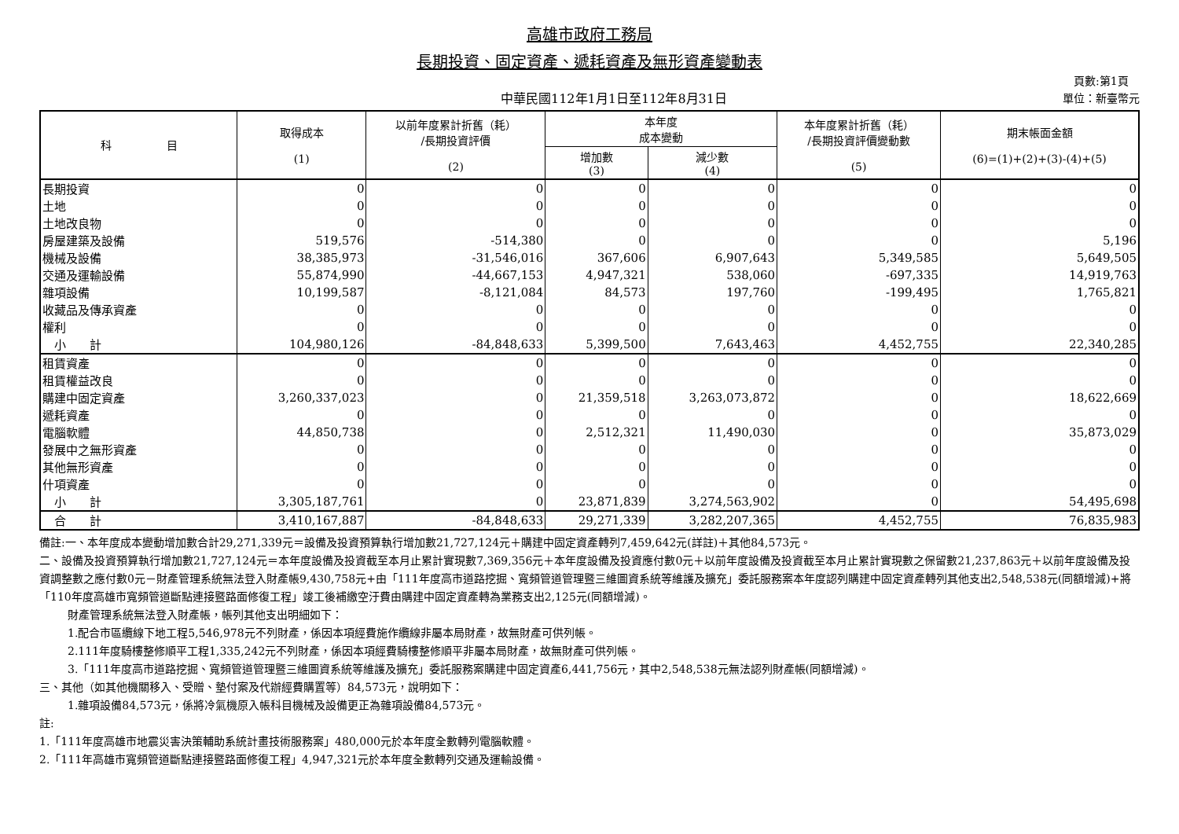高雄市政府工務局
長期投資、固定資產、遞耗資產及無形資產變動表
中華民國112年1月1日至112年8月31日
　頁數:第1頁
單位：新臺幣元
| 科 目 | 取得成本 (1) | 以前年度累計折舊（耗） /長期投資評價 (2) | 本年度 成本變動 | | 本年度累計折舊（耗） /長期投資評價變動數 (5) | 期末帳面金額 (6)=(1)+(2)+(3)-(4)+(5) |
| --- | --- | --- | --- | --- | --- | --- |
| | | | 增加數 (3) | 減少數 (4) | | |
| 長期投資 | 0 | 0 | 0 | 0 | 0 | 0 |
| 土地 | 0 | 0 | 0 | 0 | 0 | 0 |
| 土地改良物 | 0 | 0 | 0 | 0 | 0 | 0 |
| 房屋建築及設備 | 519,576 | -514,380 | 0 | 0 | 0 | 5,196 |
| 機械及設備 | 38,385,973 | -31,546,016 | 367,606 | 6,907,643 | 5,349,585 | 5,649,505 |
| 交通及運輸設備 | 55,874,990 | -44,667,153 | 4,947,321 | 538,060 | -697,335 | 14,919,763 |
| 雜項設備 | 10,199,587 | -8,121,084 | 84,573 | 197,760 | -199,495 | 1,765,821 |
| 收藏品及傳承資產 | 0 | 0 | 0 | 0 | 0 | 0 |
| 權利 | 0 | 0 | 0 | 0 | 0 | 0 |
| 小 計 | 104,980,126 | -84,848,633 | 5,399,500 | 7,643,463 | 4,452,755 | 22,340,285 |
| 租賃資產 | 0 | 0 | 0 | 0 | 0 | 0 |
| 租賃權益改良 | 0 | 0 | 0 | 0 | 0 | 0 |
| 購建中固定資產 | 3,260,337,023 | 0 | 21,359,518 | 3,263,073,872 | 0 | 18,622,669 |
| 遞耗資產 | 0 | 0 | 0 | 0 | 0 | 0 |
| 電腦軟體 | 44,850,738 | 0 | 2,512,321 | 11,490,030 | 0 | 35,873,029 |
| 發展中之無形資產 | 0 | 0 | 0 | 0 | 0 | 0 |
| 其他無形資產 | 0 | 0 | 0 | 0 | 0 | 0 |
| 什項資產 | 0 | 0 | 0 | 0 | 0 | 0 |
| 小 計 | 3,305,187,761 | 0 | 23,871,839 | 3,274,563,902 | 0 | 54,495,698 |
| 合 計 | 3,410,167,887 | -84,848,633 | 29,271,339 | 3,282,207,365 | 4,452,755 | 76,835,983 |
備註:一、本年度成本變動增加數合計29,271,339元＝設備及投資預算執行增加數21,727,124元＋購建中固定資產轉列7,459,642元(詳註)＋其他84,573元。
二、設備及投資預算執行增加數21,727,124元＝本年度設備及投資截至本月止累計實現數7,369,356元＋本年度設備及投資應付數0元＋以前年度設備及投資截至本月止累計實現數之保留數21,237,863元＋以前年度設備及投資調整數之應付數0元－財產管理系統無法登入財產帳9,430,758元+由「111年度高市道路挖掘、寬頻管道管理暨三維圖資系統等維護及擴充」委託服務案本年度認列購建中固定資產轉列其他支出2,548,538元(同額增減)+將「110年度高雄市寬頻管道斷點連接暨路面修復工程」竣工後補繳空汙費由購建中固定資產轉為業務支出2,125元(同額增減)。
財產管理系統無法登入財產帳，帳列其他支出明細如下：
1.配合市區纜線下地工程5,546,978元不列財產，係因本項經費施作纜線非屬本局財產，故無財產可供列帳。
2.111年度騎樓整修順平工程1,335,242元不列財產，係因本項經費騎樓整修順平非屬本局財產，故無財產可供列帳。
3.「111年度高市道路挖掘、寬頻管道管理暨三維圖資系統等維護及擴充」委託服務案購建中固定資產6,441,756元，其中2,548,538元無法認列財產帳(同額增減)。
三、其他（如其他機關移入、受贈、墊付案及代辦經費購置等）84,573元，說明如下：
1.雜項設備84,573元，係將冷氣機原入帳科目機械及設備更正為雜項設備84,573元。
註:
1.「111年度高雄市地震災害決策輔助系統計畫技術服務案」480,000元於本年度全數轉列電腦軟體。
2.「111年高雄市寬頻管道斷點連接暨路面修復工程」4,947,321元於本年度全數轉列交通及運輸設備。